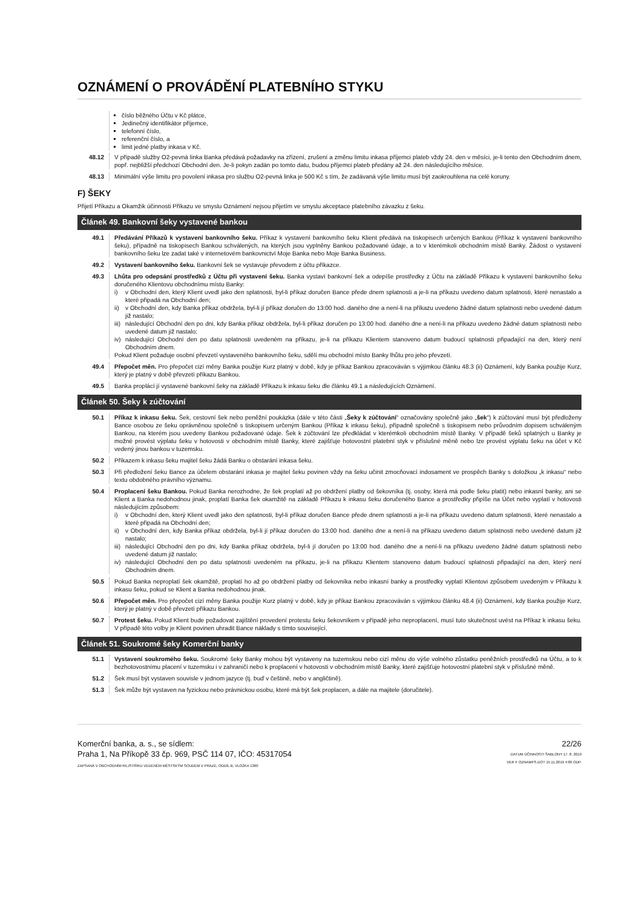OZNÁMENÍ O PROVÁDĚNÍ PLATEBNÍHO STYKU
číslo běžného Účtu v Kč plátce,
Jedinečný identifikátor příjemce,
telefonní číslo,
referenční číslo, a
limit jedné platby inkasa v Kč.
48.12 V případě služby O2-pevná linka Banka předává požadavky na zřízení, zrušení a změnu limitu inkasa příjemci plateb vždy 24. den v měsíci, je-li tento den Obchodním dnem, popř. nejbližší předchozí Obchodní den. Je-li pokyn zadán po tomto datu, budou příjemci plateb předány až 24. den následujícího měsíce.
48.13 Minimální výše limitu pro povolení inkasa pro službu O2-pevná linka je 500 Kč s tím, že zadávaná výše limitu musí být zaokrouhlena na celé koruny.
F) ŠEKY
Přijetí Příkazu a Okamžik účinnosti Příkazu ve smyslu Oznámení nejsou přijetím ve smyslu akceptace platebního závazku z šeku.
Článek 49. Bankovní šeky vystavené bankou
49.1 Předávání Příkazů k vystavení bankovního šeku. Příkaz k vystavení bankovního šeku Klient předává na tiskopisech určených Bankou (Příkaz k vystavení bankovního šeku), případně na tiskopisech Bankou schválených, na kterých jsou vyplněny Bankou požadované údaje, a to v kterémkoli obchodním místě Banky. Žádost o vystavení bankovního šeku lze zadat také v internetovém bankovnictví Moje Banka nebo Moje Banka Business.
49.2 Vystavení bankovního šeku. Bankovní šek se vystavuje převodem z účtu příkazce.
49.3 Lhůta pro odepsání prostředků z Účtu při vystavení šeku. Banka vystaví bankovní šek a odepíše prostředky z Účtu na základě Příkazu k vystavení bankovního šeku doručeného Klientovu obchodnímu místu Banky:
i) v Obchodní den, který Klient uvedl jako den splatnosti, byl-li příkaz doručen Bance přede dnem splatnosti a je-li na příkazu uvedeno datum splatnosti, které nenastalo a které připadá na Obchodní den;
ii) v Obchodní den, kdy Banka příkaz obdržela, byl-li jí příkaz doručen do 13:00 hod. daného dne a není-li na příkazu uvedeno žádné datum splatnosti nebo uvedené datum již nastalo;
iii) následující Obchodní den po dni, kdy Banka příkaz obdržela, byl-li příkaz doručen po 13:00 hod. daného dne a není-li na příkazu uvedeno žádné datum splatnosti nebo uvedené datum již nastalo;
iv) následující Obchodní den po datu splatnosti uvedeném na příkazu, je-li na příkazu Klientem stanoveno datum budoucí splatnosti připadající na den, který není Obchodním dnem.
Pokud Klient požaduje osobní převzetí vystaveného bankovního šeku, sdělí mu obchodní místo Banky lhůtu pro jeho převzetí.
49.4 Přepočet měn. Pro přepočet cizí měny Banka použije Kurz platný v době, kdy je příkaz Bankou zpracováván s výjimkou článku 48.3 (ii) Oznámení, kdy Banka použije Kurz, který je platný v době převzetí příkazu Bankou.
49.5 Banka proplácí jí vystavené bankovní šeky na základě Příkazu k inkasu šeku dle článku 49.1 a následujících Oznámení.
Článek 50. Šeky k zúčtování
50.1 Příkaz k inkasu šeku. Šek, cestovní šek nebo peněžní poukázka (dále v této části „Šeky k zúčtování“ označovány společně jako „šek“) k zúčtování musí být předloženy Bance osobou ze šeku oprávněnou společně s tiskopisem určeným Bankou (Příkaz k inkasu šeku), případně společně s tiskopisem nebo průvodním dopisem schváleným Bankou, na kterém jsou uvedeny Bankou požadované údaje. Šek k zúčtování lze předkládat v kterémkoli obchodním místě Banky. V případě šeků splatných u Banky je možné provést výplatu šeku v hotovosti v obchodním místě Banky, které zajišťuje hotovostní platební styk v příslušné měně nebo lze provést výplatu šeku na účet v Kč vedený jinou bankou v tuzemsku.
50.2 Příkazem k inkasu šeku majitel šeku žádá Banku o obstarání inkasa šeku.
50.3 Při předložení šeku Bance za účelem obstarání inkasa je majitel šeku povinen vždy na šeku učinit zmocňovací indosament ve prospěch Banky s doložkou „k inkasu“ nebo textu obdobného právního významu.
50.4 Proplacení šeku Bankou. Pokud Banka nerozhodne, že šek proplatí až po obdržení platby od šekovníka (tj. osoby, která má podle šeku platit) nebo inkasní banky, ani se Klient a Banka nedohodnou jinak, proplatí Banka šek okamžitě na základě Příkazu k inkasu šeku doručeného Bance a prostředky připíše na Účet nebo vyplatí v hotovosti následujícím způsobem:
i) v Obchodní den, který Klient uvedl jako den splatnosti, byl-li příkaz doručen Bance přede dnem splatnosti a je-li na příkazu uvedeno datum splatnosti, které nenastalo a které připadá na Obchodní den;
ii) v Obchodní den, kdy Banka příkaz obdržela, byl-li jí příkaz doručen do 13:00 hod. daného dne a není-li na příkazu uvedeno datum splatnosti nebo uvedené datum již nastalo;
iii) následující Obchodní den po dni, kdy Banka příkaz obdržela, byl-li jí doručen po 13:00 hod. daného dne a není-li na příkazu uvedeno žádné datum splatnosti nebo uvedené datum již nastalo;
iv) následující Obchodní den po datu splatnosti uvedeném na příkazu, je-li na příkazu Klientem stanoveno datum budoucí splatnosti připadající na den, který není Obchodním dnem.
50.5 Pokud Banka neproplatí šek okamžitě, proplatí ho až po obdržení platby od šekovníka nebo inkasní banky a prostředky vyplatí Klientovi způsobem uvedeným v Příkazu k inkasu šeku, pokud se Klient a Banka nedohodnou jinak.
50.6 Přepočet měn. Pro přepočet cizí měny Banka použije Kurz platný v době, kdy je příkaz Bankou zpracováván s výjimkou článku 48.4 (ii) Oznámení, kdy Banka použije Kurz, který je platný v době převzetí příkazu Bankou.
50.7 Protest šeku. Pokud Klient bude požadovat zajištění provedení protestu šeku šekovníkem v případě jeho neproplacení, musí tuto skutečnost uvést na Příkaz k inkasu šeku. V případě této volby je Klient povinen uhradit Bance náklady s tímto související.
Článek 51. Soukromé šeky Komerční banky
51.1 Vystavení soukromého šeku. Soukromé šeky Banky mohou být vystaveny na tuzemskou nebo cizí měnu do výše volného zůstatku peněžních prostředků na Účtu, a to k bezhotovostnímu placení v tuzemsku i v zahraničí nebo k proplacení v hotovosti v obchodním místě Banky, které zajišťuje hotovostní platební styk v příslušné měně.
51.2 Šek musí být vystaven souvisle v jednom jazyce (tj. buď v češtině, nebo v angličtině).
51.3 Šek může být vystaven na fyzickou nebo právnickou osobu, které má být šek proplacen, a dále na majitele (doručitele).
Komerční banka, a. s., se sídlem:
Praha 1, Na Příkopě 33 čp. 969, PSČ 114 07, IČO: 45317054
ZAPSANÁ V OBCHODNÍM REJSTŘÍKU VEDENÉM MĚSTSKÝM SOUDEM V PRAZE, ODDÍL B, VLOŽKA 1360
22/26
DATUM ÚČINNOSTI ŠABLONY 17. 8. 2019
VER F OZNAMPS.DOT 15.11.2019 4:00 ODP.